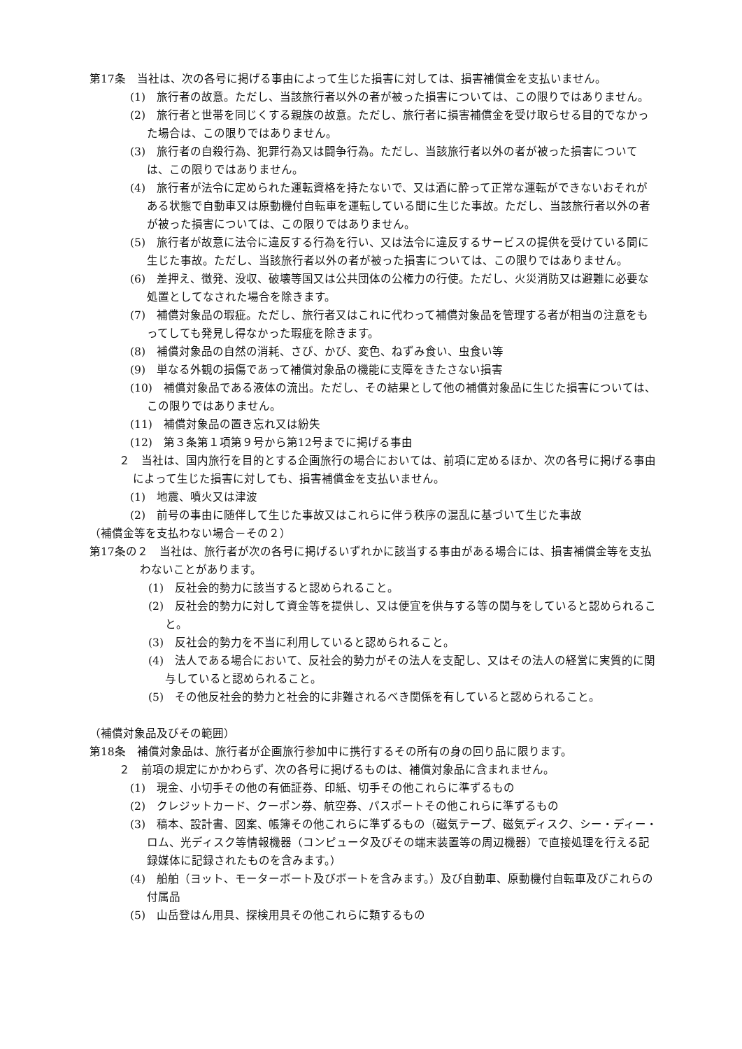第17条　当社は、次の各号に掲げる事由によって生じた損害に対しては、損害補償金を支払いません。
(1)　旅行者の故意。ただし、当該旅行者以外の者が被った損害については、この限りではありません。
(2)　旅行者と世帯を同じくする親族の故意。ただし、旅行者に損害補償金を受け取らせる目的でなかった場合は、この限りではありません。
(3)　旅行者の自殺行為、犯罪行為又は闘争行為。ただし、当該旅行者以外の者が被った損害については、この限りではありません。
(4)　旅行者が法令に定められた運転資格を持たないで、又は酒に酔って正常な運転ができないおそれがある状態で自動車又は原動機付自転車を運転している間に生じた事故。ただし、当該旅行者以外の者が被った損害については、この限りではありません。
(5)　旅行者が故意に法令に違反する行為を行い、又は法令に違反するサービスの提供を受けている間に生じた事故。ただし、当該旅行者以外の者が被った損害については、この限りではありません。
(6)　差押え、徴発、没収、破壊等国又は公共団体の公権力の行使。ただし、火災消防又は避難に必要な処置としてなされた場合を除きます。
(7)　補償対象品の瑕疵。ただし、旅行者又はこれに代わって補償対象品を管理する者が相当の注意をもってしても発見し得なかった瑕疵を除きます。
(8)　補償対象品の自然の消耗、さび、かび、変色、ねずみ食い、虫食い等
(9)　単なる外観の損傷であって補償対象品の機能に支障をきたさない損害
(10)　補償対象品である液体の流出。ただし、その結果として他の補償対象品に生じた損害については、この限りではありません。
(11)　補償対象品の置き忘れ又は紛失
(12)　第３条第１項第９号から第12号までに掲げる事由
２　当社は、国内旅行を目的とする企画旅行の場合においては、前項に定めるほか、次の各号に掲げる事由によって生じた損害に対しても、損害補償金を支払いません。
(1)　地震、噴火又は津波
(2)　前号の事由に随伴して生じた事故又はこれらに伴う秩序の混乱に基づいて生じた事故
（補償金等を支払わない場合－その２）
第17条の２　当社は、旅行者が次の各号に掲げるいずれかに該当する事由がある場合には、損害補償金等を支払わないことがあります。
(1)　反社会的勢力に該当すると認められること。
(2)　反社会的勢力に対して資金等を提供し、又は便宜を供与する等の関与をしていると認められること。
(3)　反社会的勢力を不当に利用していると認められること。
(4)　法人である場合において、反社会的勢力がその法人を支配し、又はその法人の経営に実質的に関与していると認められること。
(5)　その他反社会的勢力と社会的に非難されるべき関係を有していると認められること。
（補償対象品及びその範囲）
第18条　補償対象品は、旅行者が企画旅行参加中に携行するその所有の身の回り品に限ります。
２　前項の規定にかかわらず、次の各号に掲げるものは、補償対象品に含まれません。
(1)　現金、小切手その他の有価証券、印紙、切手その他これらに準ずるもの
(2)　クレジットカード、クーポン券、航空券、パスポートその他これらに準ずるもの
(3)　稿本、設計書、図案、帳簿その他これらに準ずるもの（磁気テープ、磁気ディスク、シー・ディー・ロム、光ディスク等情報機器（コンピュータ及びその端末装置等の周辺機器）で直接処理を行える記録媒体に記録されたものを含みます。）
(4)　船舶（ヨット、モーターボート及びボートを含みます。）及び自動車、原動機付自転車及びこれらの付属品
(5)　山岳登はん用具、探検用具その他これらに類するもの